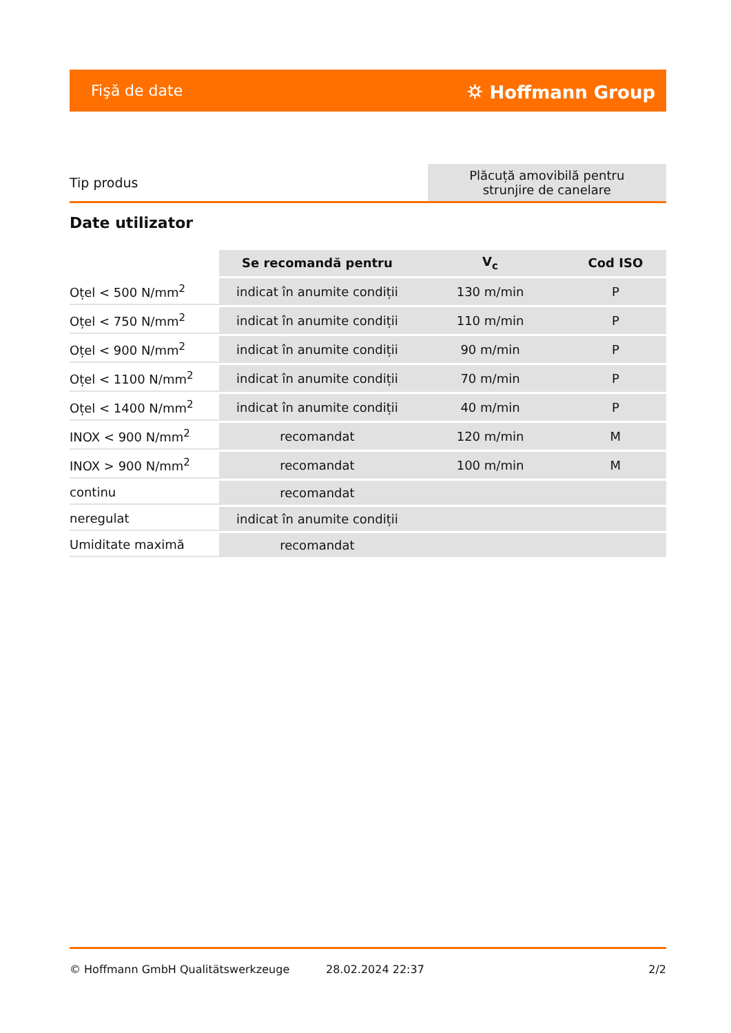Fişă de date ⛭ Hoffmann Group
| Tip produs | Plăcuță amovibilă pentru strunjire de canelare |
Date utilizator
| | Se recomandă pentru | V<sub>c</sub> | Cod ISO |
| --- | --- | --- | --- |
| Oțel < 500 N/mm<sup>2</sup> | indicat în anumite condiții | 130 m/min | P |
| Oțel < 750 N/mm<sup>2</sup> | indicat în anumite condiții | 110 m/min | P |
| Oțel < 900 N/mm<sup>2</sup> | indicat în anumite condiții | 90 m/min | P |
| Oțel < 1100 N/mm<sup>2</sup> | indicat în anumite condiții | 70 m/min | P |
| Oțel < 1400 N/mm<sup>2</sup> | indicat în anumite condiții | 40 m/min | P |
| INOX < 900 N/mm<sup>2</sup> | recomandat | 120 m/min | M |
| INOX > 900 N/mm<sup>2</sup> | recomandat | 100 m/min | M |
| continu | recomandat | | |
| neregulat | indicat în anumite condiții | | |
| Umiditate maximă | recomandat | | |
© Hoffmann GmbH Qualitätswerkzeuge 28.02.2024 22:37 2/2